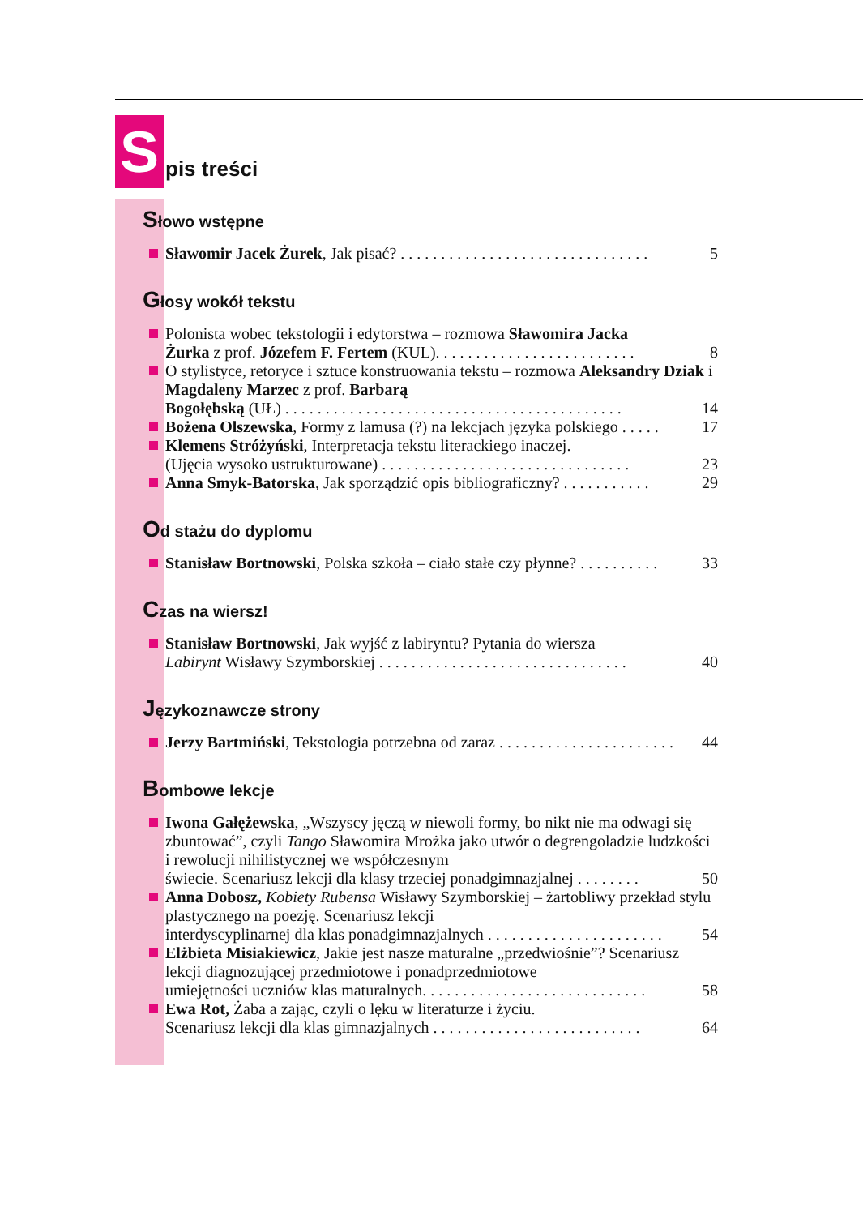S
pis treści
Słowo wstępne
Sławomir Jacek Żurek, Jak pisać? . . . . . . . . . . . . . . . . . . . . . . . . . . . . . . . 5
Głosy wokół tekstu
Polonista wobec tekstologii i edytorstwa – rozmowa Sławomira Jacka
Żurka z prof. Józefem F. Fertem (KUL). . . . . . . . . . . . . . . . . . . . . . . . . 8
O stylistyce, retoryce i sztuce konstruowania tekstu – rozmowa Aleksandry Dziak i Magdaleny Marzec z prof. Barbarą
Bogołębską (UŁ) . . . . . . . . . . . . . . . . . . . . . . . . . . . . . . . . . . . . . . . . . . 14
Bożena Olszewska, Formy z lamusa (?) na lekcjach języka polskiego . . . . . 17
Klemens Stróżyński, Interpretacja tekstu literackiego inaczej.
(Ujęcia wysoko ustrukturowane) . . . . . . . . . . . . . . . . . . . . . . . . . . . . . . . 23
Anna Smyk-Batorska, Jak sporządzić opis bibliograficzny? . . . . . . . . . . . 29
Od stażu do dyplomu
Stanisław Bortnowski, Polska szkoła – ciało stałe czy płynne? . . . . . . . . . . 33
Czas na wiersz!
Stanisław Bortnowski, Jak wyjść z labiryntu? Pytania do wiersza
Labirynt Wisławy Szymborskiej . . . . . . . . . . . . . . . . . . . . . . . . . . . . . . . 40
Językoznawcze strony
Jerzy Bartmiński, Tekstologia potrzebna od zaraz . . . . . . . . . . . . . . . . . . . . . . 44
Bombowe lekcje
Iwona Gałężewska, „Wszyscy jęczą w niewoli formy, bo nikt nie ma odwagi się zbuntować”, czyli Tango Sławomira Mrożka jako utwór o degrengoladzie ludzkości i rewolucji nihilistycznej we współczesnym
świecie. Scenariusz lekcji dla klasy trzeciej ponadgimnazjalnej . . . . . . . . 50
Anna Dobosz, Kobiety Rubensa Wisławy Szymborskiej – żartobliwy przekład stylu plastycznego na poezję. Scenariusz lekcji
interdyscyplinarnej dla klas ponadgimnazjalnych . . . . . . . . . . . . . . . . . . . . . . 54
Elżbieta Misiakiewicz, Jakie jest nasze maturalne „przedwiośnie”? Scenariusz lekcji diagnozującej przedmiotowe i ponadprzedmiotowe
umiejętności uczniów klas maturalnych. . . . . . . . . . . . . . . . . . . . . . . . . . . . 58
Ewa Rot, Żaba a zając, czyli o lęku w literaturze i życiu.
Scenariusz lekcji dla klas gimnazjalnych . . . . . . . . . . . . . . . . . . . . . . . . . . 64